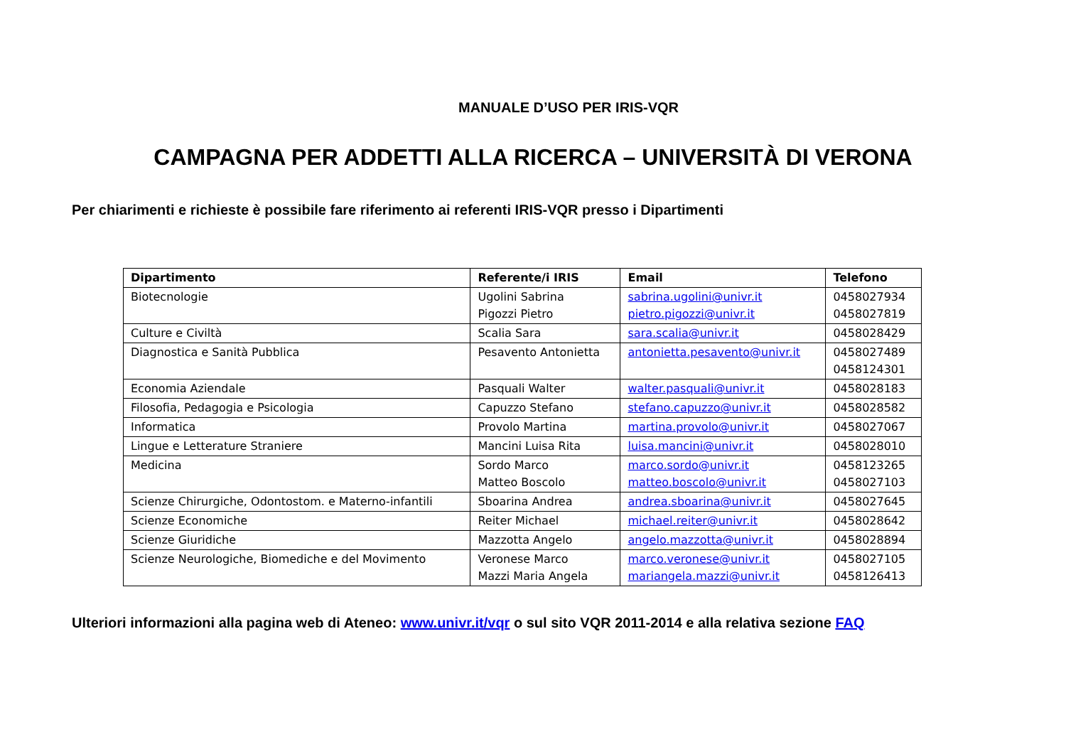MANUALE D’USO PER IRIS-VQR
CAMPAGNA PER ADDETTI ALLA RICERCA – UNIVERSITÀ DI VERONA
Per chiarimenti e richieste è possibile fare riferimento ai referenti IRIS-VQR presso i Dipartimenti
| Dipartimento | Referente/i IRIS | Email | Telefono |
| --- | --- | --- | --- |
| Biotecnologie | Ugolini Sabrina Pigozzi Pietro | sabrina.ugolini@univr.it pietro.pigozzi@univr.it | 0458027934 0458027819 |
| Culture e Civiltà | Scalia Sara | sara.scalia@univr.it | 0458028429 |
| Diagnostica e Sanità Pubblica | Pesavento Antonietta | antonietta.pesavento@univr.it | 0458027489 0458124301 |
| Economia Aziendale | Pasquali Walter | walter.pasquali@univr.it | 0458028183 |
| Filosofia, Pedagogia e Psicologia | Capuzzo Stefano | stefano.capuzzo@univr.it | 0458028582 |
| Informatica | Provolo Martina | martina.provolo@univr.it | 0458027067 |
| Lingue e Letterature Straniere | Mancini Luisa Rita | luisa.mancini@univr.it | 0458028010 |
| Medicina | Sordo Marco Matteo Boscolo | marco.sordo@univr.it matteo.boscolo@univr.it | 0458123265 0458027103 |
| Scienze Chirurgiche, Odontostom. e Materno-infantili | Sboarina Andrea | andrea.sboarina@univr.it | 0458027645 |
| Scienze Economiche | Reiter Michael | michael.reiter@univr.it | 0458028642 |
| Scienze Giuridiche | Mazzotta Angelo | angelo.mazzotta@univr.it | 0458028894 |
| Scienze Neurologiche, Biomediche e del Movimento | Veronese Marco Mazzi Maria Angela | marco.veronese@univr.it mariangela.mazzi@univr.it | 0458027105 0458126413 |
Ulteriori informazioni alla pagina web di Ateneo: www.univr.it/vqr o sul sito VQR 2011-2014 e alla relativa sezione FAQ